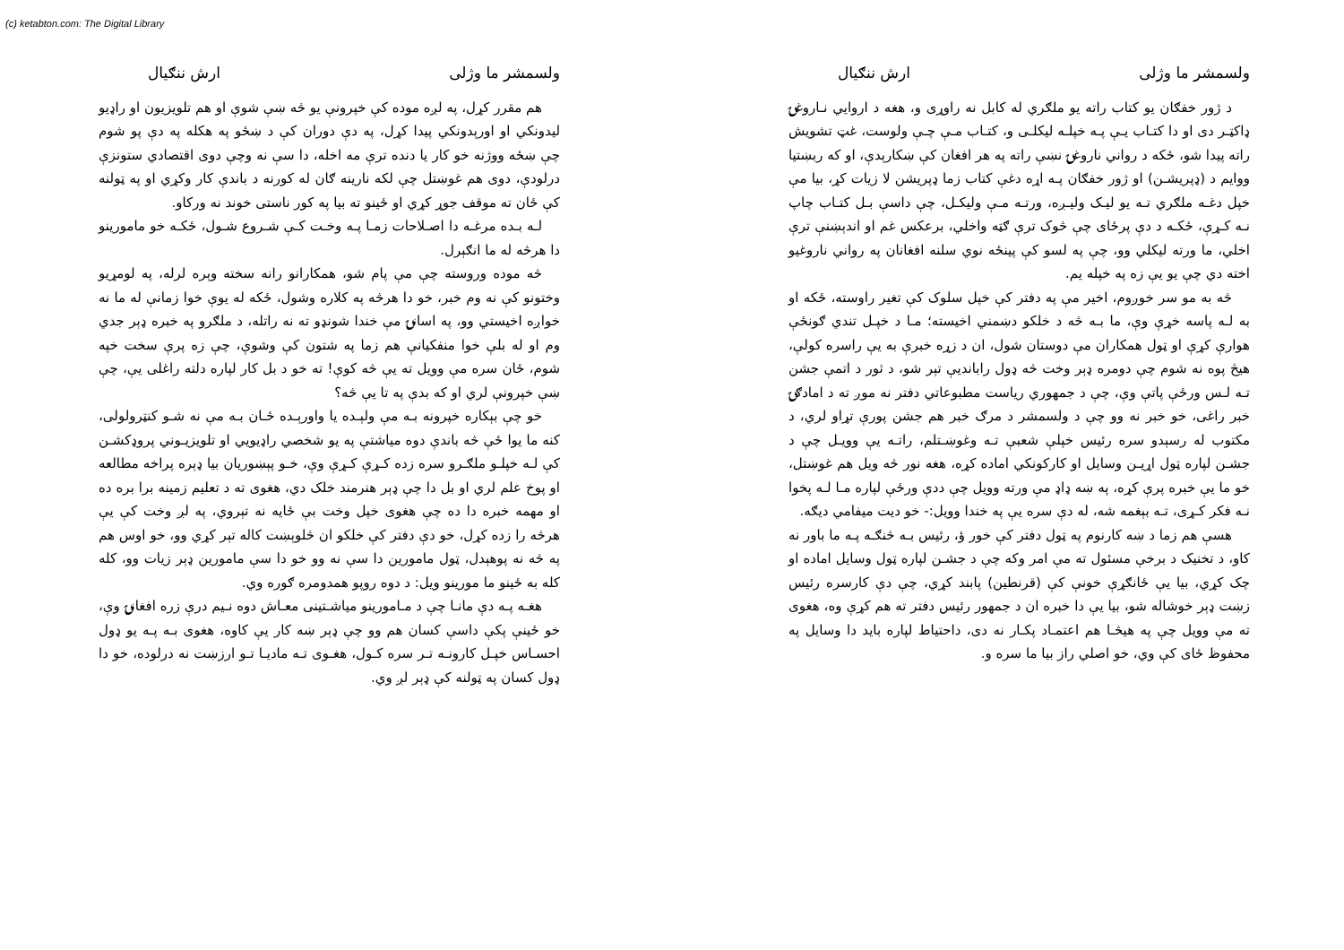(c) ketabton.com: The Digital Library
ولسمشر ما وژلی ارش ننګیال
هم مقرر کړل، په لږه موده کې خپرونې یو څه ښې شوې او هم تلویزیون او راډیو لیدونکي او اورېدونکي پیدا کړل، په دې دوران کې د ښځو په هکله په دې پو شوم چې ښځه ووژنه خو کار یا دنده ترې مه اخله، دا سې نه وچې دوی اقتصادي ستونزې درلودې، دوی هم غوښتل چې لکه نارینه ګان له کورنه د باندې کار وکړي او په ټولنه کې ځان ته موقف جوړ کړي او ځینو ته بیا په کور ناستی خوند نه ورکاو.
لـه بـده مرغـه دا اصـلاحات زمـا پـه وخـت کـې شـروع شـول، ځکـه خو مامورینو دا هرڅه له ما انګېرل.
څه موده وروسته چې مې پام شو، همکارانو رانه سخته وېره لرله، په لومړیو وختونو کې نه وم خبر، خو دا هرڅه په کلاره وشول، ځکه له یوې خوا زمانې له ما نه خواږه اخیستي وو، په اسانۍ مې خندا شونډو ته نه راتله، د ملګرو په خبره ډېر جدي وم او له بلې خوا منفکیانې هم زما په شتون کې وشوې، چې زه پرې سخت خپه شوم، ځان سره مې وویل ته یې څه کوې! ته خو د بل کار لپاره دلته راغلی یې، چې ښې خپرونې لري او که بدې په تا یې څه؟
خو چې بېکاره خپرونه بـه مې ولېـده یا واورېـده ځـان بـه مې نه شـو کنټرولولی، کنه ما یوا ځې څه باندې دوه میاشتې په یو شخصي راډیویي او تلویزیـوني پروډکشـن کې لـه خپلـو ملګـرو سره زده کـړې کـړې وې، خـو پېښوریان بیا ډېره پراخه مطالعه او پوخ علم لري او بل دا چې ډېر هنرمند خلک دي، هغوی ته د تعلیم زمینه برا بره ده او مهمه خبره دا ده چې هغوی خپل وخت بې ځایه نه تېروي، په لږ وخت کې یې هرڅه را زده کړل، خو دې دفتر کې خلکو ان څلوېښت کاله تېر کړي وو، خو اوس هم په څه نه پوهېدل، ټول مامورین دا سې نه وو خو دا سې مامورین ډېر زیات وو، کله کله به ځینو ما مورینو ویل: د دوه روپو همدومره ګوره وي.
هغـه پـه دې مانـا چې د مـامورینو میاشـتینی معـاش دوه نـیم درې زره افغانۍ وې، خو ځینې پکې داسې کسان هم وو چې ډېر ښه کار یې کاوه، هغوی بـه پـه یو ډول احسـاس خپـل کارونـه تـر سره کـول، هغـوی تـه مادیـا تـو ارزښت نه درلوده، خو دا ډول کسان په ټولنه کې ډېر لږ وي.
ولسمشر ما وژلی ارش ننګیال
د ژور خفګان یو کتاب راته یو ملګري له کابل نه راوړی و، هغه د اروایي نـاروغۍ ډاکټـر دی او دا کتـاب یـې پـه خپلـه لیکلـی و، کتـاب مـې چـې ولوست، غټ تشویش راته پیدا شو، ځکه د رواني ناروغۍ نښې راته په هر افغان کې ښکارېدې، او که ربښتیا ووایم د (ډپریشـن) او ژور خفګان پـه اړه دغې کتاب زما ډپریشن لا زیات کړ، بیا مې خپل دغـه ملګري تـه یو لیـک ولیـږه، ورتـه مـې ولیکـل، چې داسې بـل کتـاب چاپ نـه کـړې، ځکـه د دې پرځای چې څوک ترې ګټه واخلي، برعکس غم او اندېښنې ترې اخلي، ما ورته لیکلي وو، چې په لسو کې پینځه نوي سلنه افغانان په رواني ناروغیو اخته دي چې یو یې زه په خپله یم.
څه به مو سر خوږوم، اخیر مې په دفتر کې خپل سلوک کې تغیر راوسته، ځکه او به لـه پاسه خړې وې، ما بـه څه د خلکو دښمني اخیسته؛ مـا د خپـل تندي ګونځې هوارې کړې او ټول همکاران مې دوستان شول، ان د زړه خبرې به یې راسره کولې، هیڅ پوه نه شوم چې دومره ډېر وخت څه ډول رابانديې تېر شو، د ثور د اتمې جشن تـه لـس ورځې پاتې وې، چې د جمهوري ریاست مطبوعاتي دفتر نه موږ ته د امادګۍ خبر راغی، خو خبر نه وو چې د ولسمشر د مرګ خبر هم جشن پورې تړاو لري، د مکتوب له رسېدو سره رئیس خپلې شعبې تـه وغوښـتلم، راتـه یې وویـل چې د جشـن لپاره ټول اړیـن وسایل او کارکونکي اماده کړه، هغه نور څه ویل هم غوښتل، خو ما یې خبره پرې کړه، په ښه ډاډ مې ورته وویل چې ددې ورځې لپاره مـا لـه پخوا نـه فکر کـړی، تـه بېغمه شه، له دې سره یې په خندا وویل:- خو دیت میفامي دیګه.
هسې هم زما د ښه کارنوم په ټول دفتر کې خور ؤ، رئیس بـه څنګـه پـه ما باور نه کاو، د تخنیک د برخې مسئول ته مې امر وکه چې د جشـن لپاره ټول وسایل اماده او چک کړي، بیا یې ځانګړې خونې کې (قرنطین) پابند کړي، چې دې کارسره رئیس زښت ډېر خوشاله شو، بیا یې دا خبره ان د جمهور رئیس دفتر ته هم کړې وه، هغوی ته مې وویل چې په هیڅـا هم اعتمـاد پکـار نه دی، داحتیاط لپاره باید دا وسایل په محفوظ ځای کې وي، خو اصلي راز بیا ما سره و.